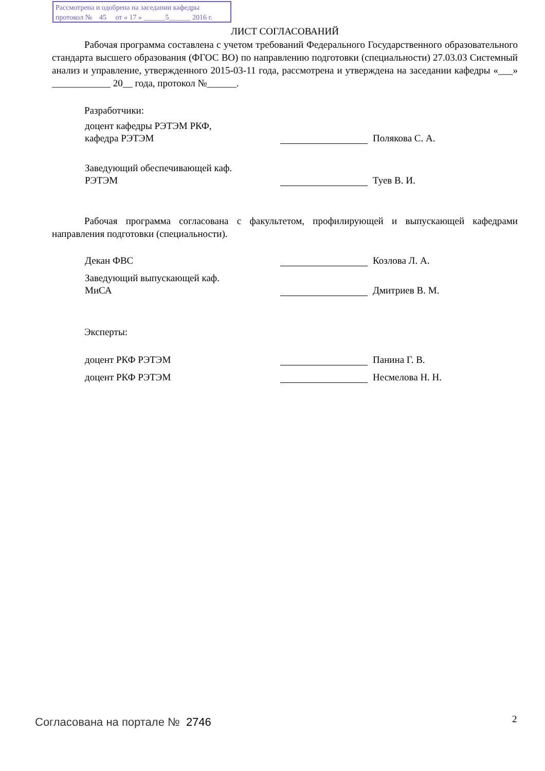Рассмотрена и одобрена на заседании кафедры
протокол № 45 от « 17 » ______5______ 2016 г.
ЛИСТ СОГЛАСОВАНИЙ
Рабочая программа составлена с учетом требований Федерального Государственного образовательного стандарта высшего образования (ФГОС ВО) по направлению подготовки (специальности) 27.03.03 Системный анализ и управление, утвержденного 2015-03-11 года, рассмотрена и утверждена на заседании кафедры «___» ____________ 20__ года, протокол №______.
Разработчики:
доцент кафедры РЭТЭМ РКФ,
кафедра РЭТЭМ
Полякова С. А.
Заведующий обеспечивающей каф.
РЭТЭМ
Туев В. И.
Рабочая программа согласована с факультетом, профилирующей и выпускающей кафедрами направления подготовки (специальности).
Декан ФВС Козлова Л. А.
Заведующий выпускающей каф.
МиСА
Дмитриев В. М.
Эксперты:
доцент РКФ РЭТЭМ Панина Г. В.
доцент РКФ РЭТЭМ Несмелова Н. Н.
Согласована на портале № 2746 2